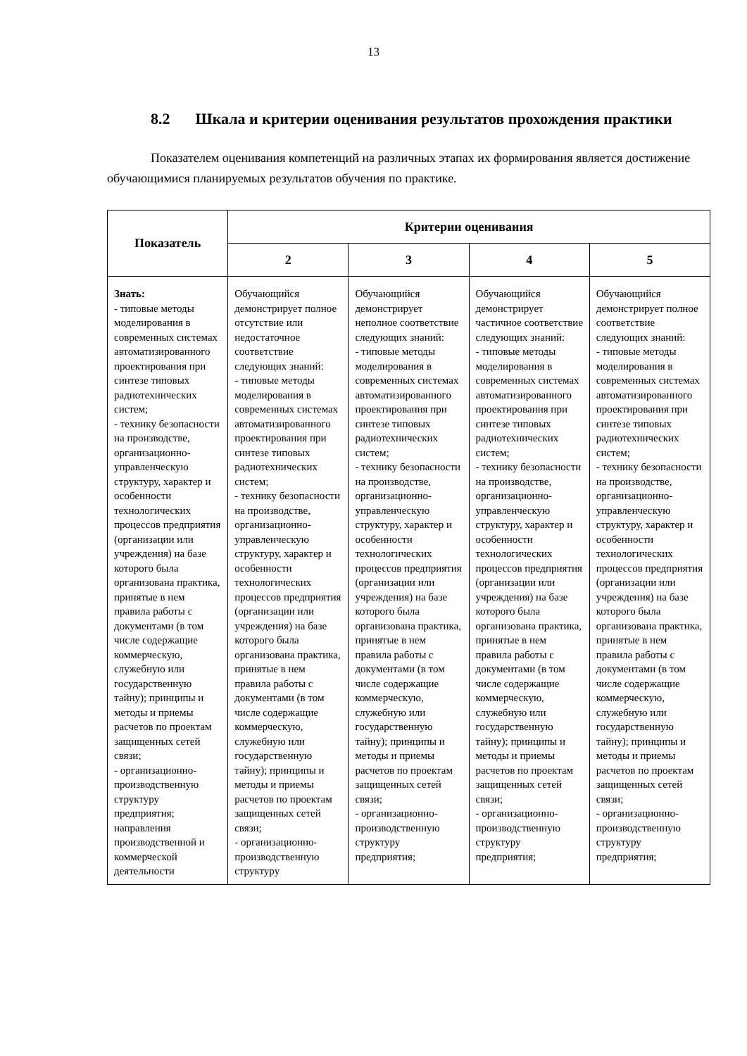13
8.2 Шкала и критерии оценивания результатов прохождения практики
Показателем оценивания компетенций на различных этапах их формирования является достижение обучающимися планируемых результатов обучения по практике.
| Показатель | Критерии оценивания | | | |
| --- | --- | --- | --- | --- |
| | 2 | 3 | 4 | 5 |
| Знать: - типовые методы моделирования в современных системах автоматизированного проектирования при синтезе типовых радиотехнических систем; - технику безопасности на производстве, организационно-управленческую структуру, характер и особенности технологических процессов предприятия (организации или учреждения) на базе которого была организована практика, принятые в нем правила работы с документами (в том числе содержащие коммерческую, служебную или государственную тайну); принципы и методы и приемы расчетов по проектам защищенных сетей связи; - организационно-производственную структуру предприятия; направления производственной и коммерческой деятельности | Обучающийся демонстрирует полное отсутствие или недостаточное соответствие следующих знаний: - типовые методы моделирования в современных системах автоматизированного проектирования при синтезе типовых радиотехнических систем; - технику безопасности на производстве, организационно-управленческую структуру, характер и особенности технологических процессов предприятия (организации или учреждения) на базе которого была организована практика, принятые в нем правила работы с документами (в том числе содержащие коммерческую, служебную или государственную тайну); принципы и методы и приемы расчетов по проектам защищенных сетей связи; - организационно-производственную структуру | Обучающийся демонстрирует неполное соответствие следующих знаний: - типовые методы моделирования в современных системах автоматизированного проектирования при синтезе типовых радиотехнических систем; - технику безопасности на производстве, организационно-управленческую структуру, характер и особенности технологических процессов предприятия (организации или учреждения) на базе которого была организована практика, принятые в нем правила работы с документами (в том числе содержащие коммерческую, служебную или государственную тайну); принципы и методы и приемы расчетов по проектам защищенных сетей связи; - организационно-производственную структуру предприятия; | Обучающийся демонстрирует частичное соответствие следующих знаний: - типовые методы моделирования в современных системах автоматизированного проектирования при синтезе типовых радиотехнических систем; - технику безопасности на производстве, организационно-управленческую структуру, характер и особенности технологических процессов предприятия (организации или учреждения) на базе которого была организована практика, принятые в нем правила работы с документами (в том числе содержащие коммерческую, служебную или государственную тайну); принципы и методы и приемы расчетов по проектам защищенных сетей связи; - организационно-производственную структуру предприятия; | Обучающийся демонстрирует полное соответствие следующих знаний: - типовые методы моделирования в современных системах автоматизированного проектирования при синтезе типовых радиотехнических систем; - технику безопасности на производстве, организационно-управленческую структуру, характер и особенности технологических процессов предприятия (организации или учреждения) на базе которого была организована практика, принятые в нем правила работы с документами (в том числе содержащие коммерческую, служебную или государственную тайну); принципы и методы и приемы расчетов по проектам защищенных сетей связи; - организационно-производственную структуру предприятия; |